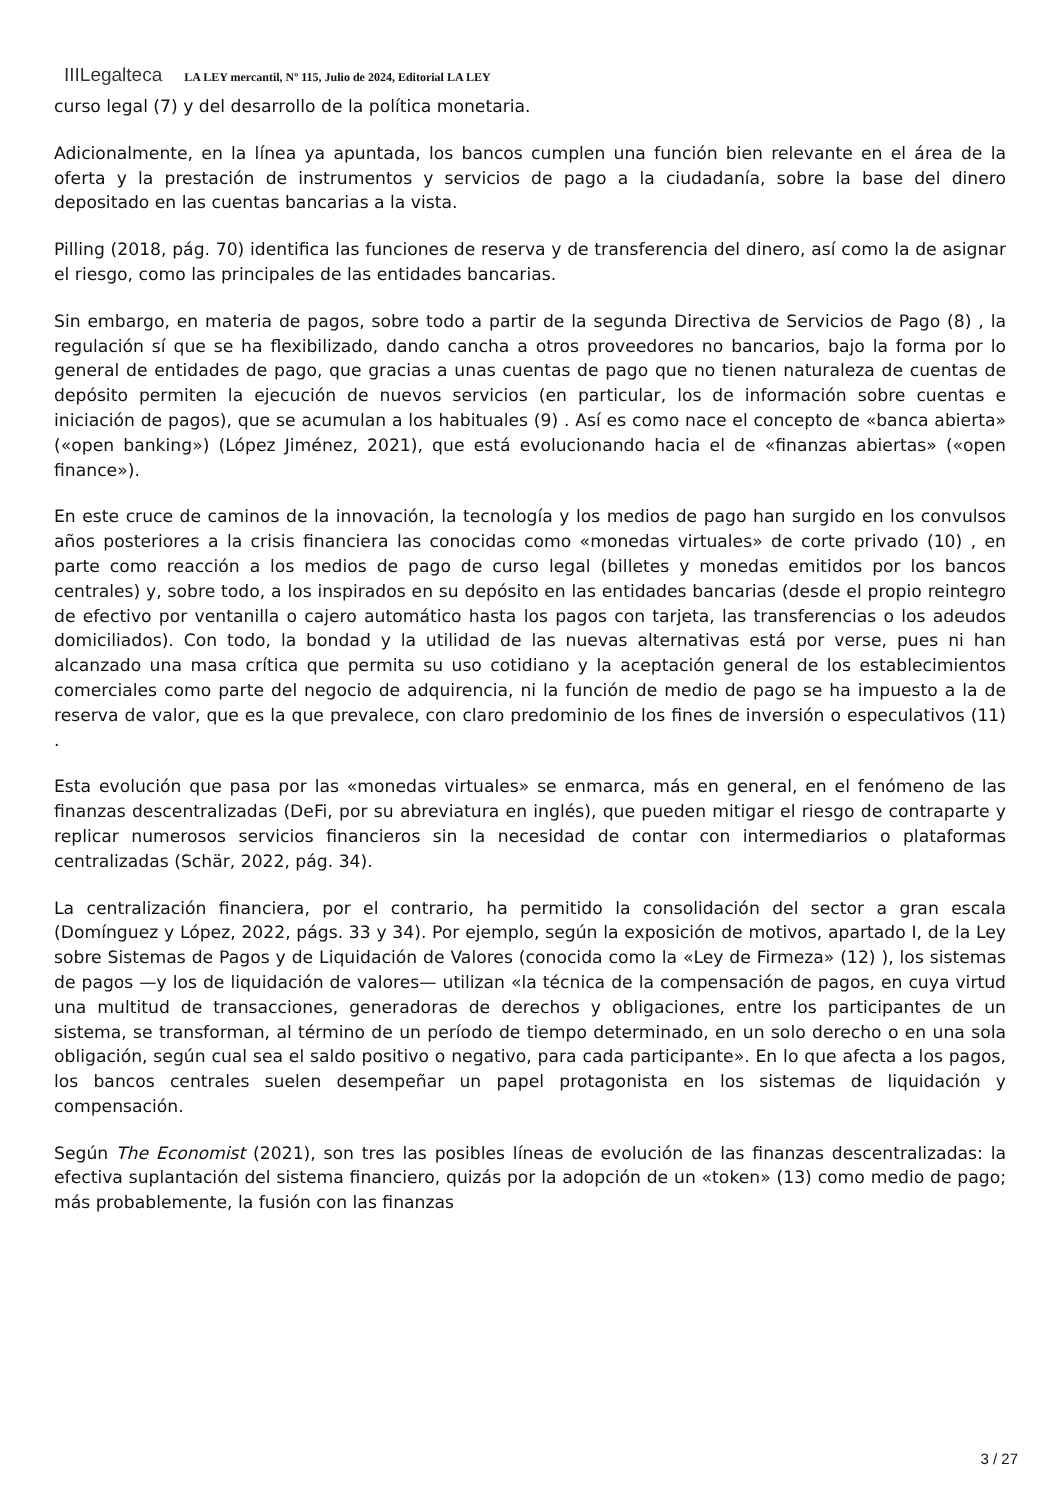IIILegalteca LA LEY mercantil, Nº 115, Julio de 2024, Editorial LA LEY
curso legal (7) y del desarrollo de la política monetaria.
Adicionalmente, en la línea ya apuntada, los bancos cumplen una función bien relevante en el área de la oferta y la prestación de instrumentos y servicios de pago a la ciudadanía, sobre la base del dinero depositado en las cuentas bancarias a la vista.
Pilling (2018, pág. 70) identifica las funciones de reserva y de transferencia del dinero, así como la de asignar el riesgo, como las principales de las entidades bancarias.
Sin embargo, en materia de pagos, sobre todo a partir de la segunda Directiva de Servicios de Pago (8) , la regulación sí que se ha flexibilizado, dando cancha a otros proveedores no bancarios, bajo la forma por lo general de entidades de pago, que gracias a unas cuentas de pago que no tienen naturaleza de cuentas de depósito permiten la ejecución de nuevos servicios (en particular, los de información sobre cuentas e iniciación de pagos), que se acumulan a los habituales (9) . Así es como nace el concepto de «banca abierta» («open banking») (López Jiménez, 2021), que está evolucionando hacia el de «finanzas abiertas» («open finance»).
En este cruce de caminos de la innovación, la tecnología y los medios de pago han surgido en los convulsos años posteriores a la crisis financiera las conocidas como «monedas virtuales» de corte privado (10) , en parte como reacción a los medios de pago de curso legal (billetes y monedas emitidos por los bancos centrales) y, sobre todo, a los inspirados en su depósito en las entidades bancarias (desde el propio reintegro de efectivo por ventanilla o cajero automático hasta los pagos con tarjeta, las transferencias o los adeudos domiciliados). Con todo, la bondad y la utilidad de las nuevas alternativas está por verse, pues ni han alcanzado una masa crítica que permita su uso cotidiano y la aceptación general de los establecimientos comerciales como parte del negocio de adquirencia, ni la función de medio de pago se ha impuesto a la de reserva de valor, que es la que prevalece, con claro predominio de los fines de inversión o especulativos (11) .
Esta evolución que pasa por las «monedas virtuales» se enmarca, más en general, en el fenómeno de las finanzas descentralizadas (DeFi, por su abreviatura en inglés), que pueden mitigar el riesgo de contraparte y replicar numerosos servicios financieros sin la necesidad de contar con intermediarios o plataformas centralizadas (Schär, 2022, pág. 34).
La centralización financiera, por el contrario, ha permitido la consolidación del sector a gran escala (Domínguez y López, 2022, págs. 33 y 34). Por ejemplo, según la exposición de motivos, apartado I, de la Ley sobre Sistemas de Pagos y de Liquidación de Valores (conocida como la «Ley de Firmeza» (12) ), los sistemas de pagos —y los de liquidación de valores— utilizan «la técnica de la compensación de pagos, en cuya virtud una multitud de transacciones, generadoras de derechos y obligaciones, entre los participantes de un sistema, se transforman, al término de un período de tiempo determinado, en un solo derecho o en una sola obligación, según cual sea el saldo positivo o negativo, para cada participante». En lo que afecta a los pagos, los bancos centrales suelen desempeñar un papel protagonista en los sistemas de liquidación y compensación.
Según The Economist (2021), son tres las posibles líneas de evolución de las finanzas descentralizadas: la efectiva suplantación del sistema financiero, quizás por la adopción de un «token» (13) como medio de pago; más probablemente, la fusión con las finanzas
3 / 27